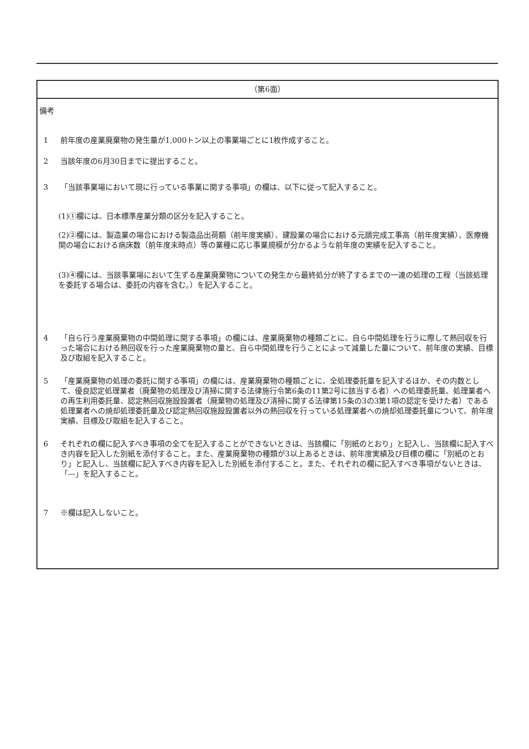（第6面）
備考
1 前年度の産業廃棄物の発生量が1,000トン以上の事業場ごとに1枚作成すること。
2 当該年度の6月30日までに提出すること。
3 「当該事業場において現に行っている事業に関する事項」の欄は、以下に従って記入すること。
(1)①欄には、日本標準産業分類の区分を記入すること。
(2)②欄には、製造業の場合における製造品出荷額（前年度実績）、建設業の場合における元請完成工事高（前年度実績）、医療機関の場合における病床数（前年度末時点）等の業種に応じ事業規模が分かるような前年度の実績を記入すること。
(3)④欄には、当該事業場において生ずる産業廃棄物についての発生から最終処分が終了するまでの一連の処理の工程（当該処理を委託する場合は、委託の内容を含む。）を記入すること。
4 「自ら行う産業廃棄物の中間処理に関する事項」の欄には、産業廃棄物の種類ごとに、自ら中間処理を行うに際して熱回収を行った場合における熱回収を行った産業廃棄物の量と、自ら中間処理を行うことによって減量した量について、前年度の実績、目標及び取組を記入すること。
5 「産業廃棄物の処理の委託に関する事項」の欄には、産業廃棄物の種類ごとに、全処理委託量を記入するほか、その内数として、優良認定処理業者（廃棄物の処理及び清掃に関する法律施行令第6条の11第2号に該当する者）への処理委託量、処理業者への再生利用委託量、認定熱回収施設設置者（廃棄物の処理及び清掃に関する法律第15条の3の3第1項の認定を受けた者）である処理業者への焼却処理委託量及び認定熱回収施設設置者以外の熱回収を行っている処理業者への焼却処理委託量について、前年度実績、目標及び取組を記入すること。
6 それぞれの欄に記入すべき事項の全てを記入することができないときは、当該欄に「別紙のとおり」と記入し、当該欄に記入すべき内容を記入した別紙を添付すること。また、産業廃棄物の種類が3以上あるときは、前年度実績及び目標の欄に「別紙のとおり」と記入し、当該欄に記入すべき内容を記入した別紙を添付すること。また、それぞれの欄に記入すべき事項がないときは、「—」を記入すること。
7 ※欄は記入しないこと。